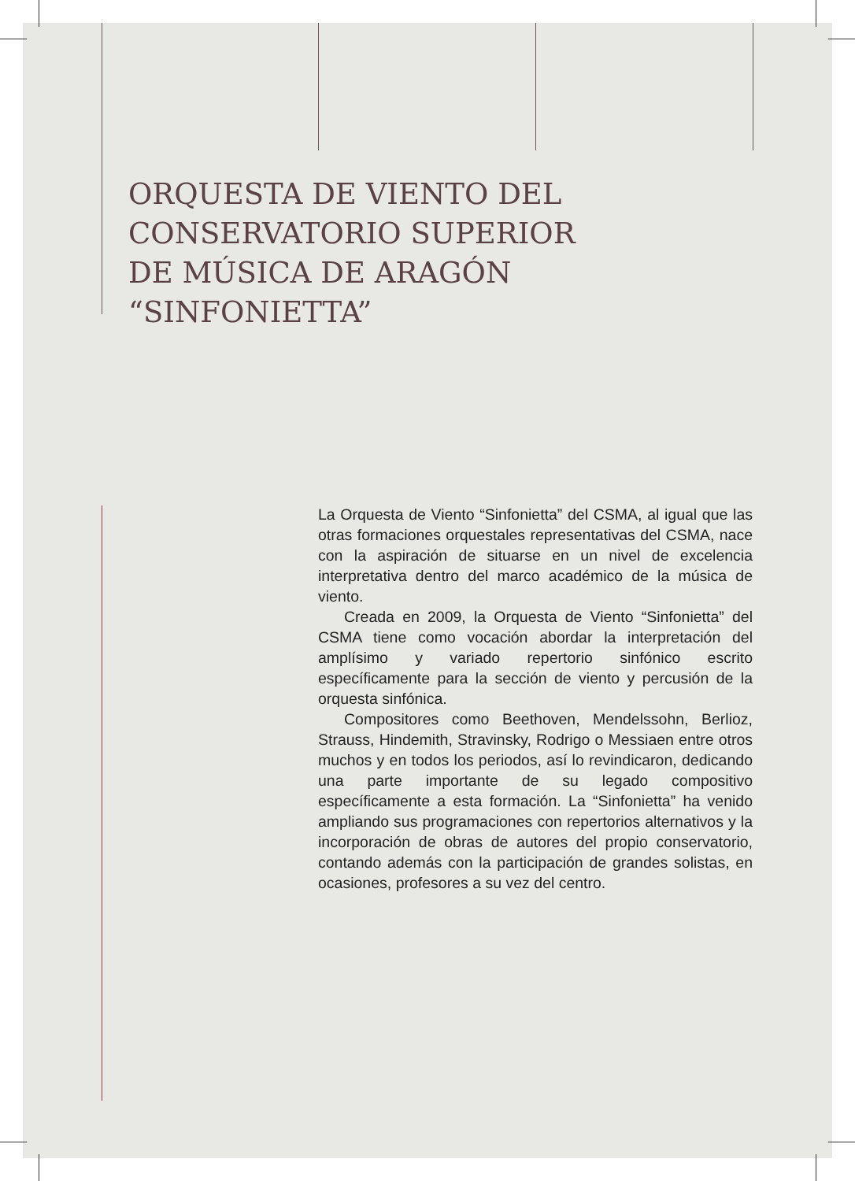ORQUESTA DE VIENTO DEL
CONSERVATORIO SUPERIOR
DE MÚSICA DE ARAGÓN
“SINFONIETTA”
La Orquesta de Viento “Sinfonietta” del CSMA, al igual que las otras formaciones orquestales representativas del CSMA, nace con la aspiración de situarse en un nivel de excelencia interpretativa dentro del marco académico de la música de viento.
Creada en 2009, la Orquesta de Viento “Sinfonietta” del CSMA tiene como vocación abordar la interpretación del amplísimo y variado repertorio sinfónico escrito específicamente para la sección de viento y percusión de la orquesta sinfónica.
Compositores como Beethoven, Mendelssohn, Berlioz, Strauss, Hindemith, Stravinsky, Rodrigo o Messiaen entre otros muchos y en todos los periodos, así lo revindicaron, dedicando una parte importante de su legado compositivo específicamente a esta formación. La “Sinfonietta” ha venido ampliando sus programaciones con repertorios alternativos y la incorporación de obras de autores del propio conservatorio, contando además con la participación de grandes solistas, en ocasiones, profesores a su vez del centro.